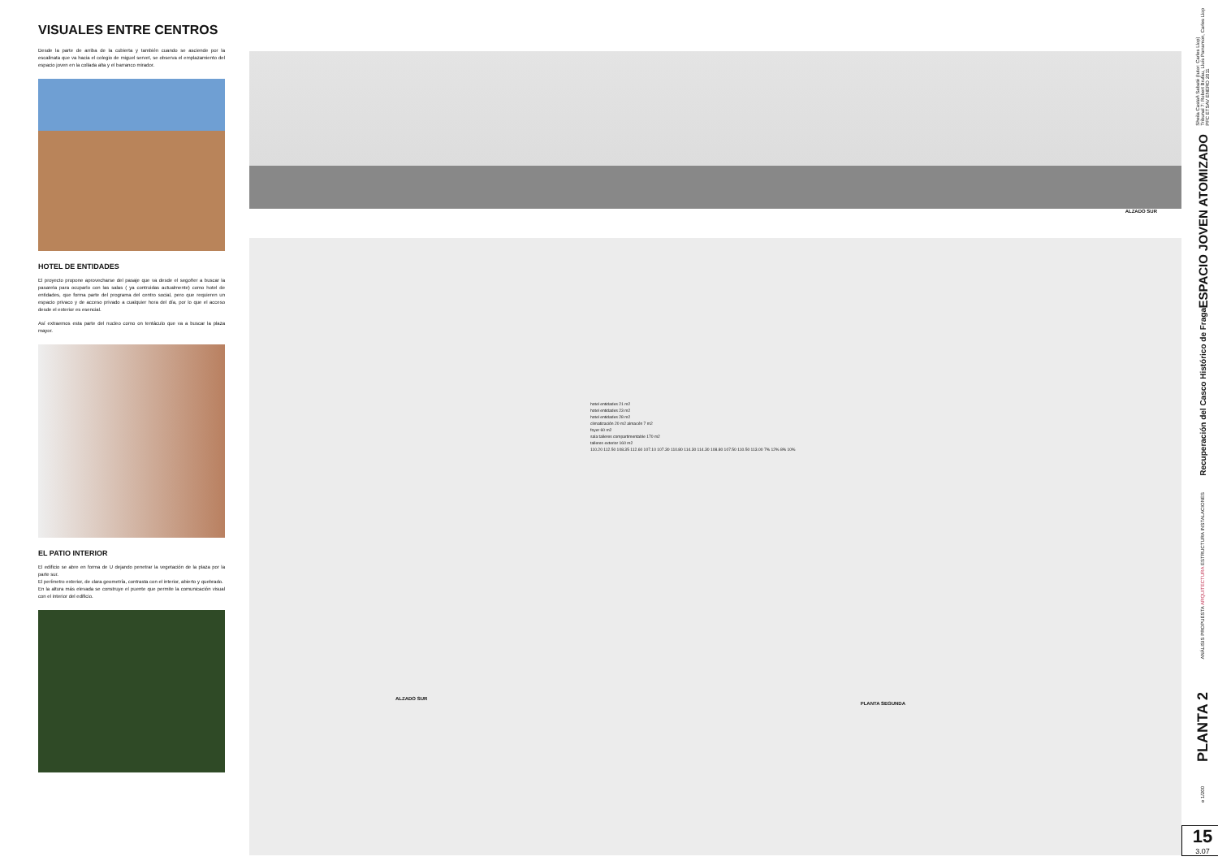VISUALES ENTRE CENTROS
Desde la parte de arriba de la cubierta y también cuando se asciende por la escalinata que va hacia el colegio de miguel servet, se observa el emplazamiento del espacio joven en la collada alta y el barranco mirador.
HOTEL DE ENTIDADES
El proyecto propone aprovecharse del pasaje que va desde el segoñer a buscar la pasarela para ocuparlo con las salas ( ya contruidas actualmente) como hotel de entidades, que forma parte del programa del centro social, pero que requieren un espacio privaco y de acceso privado a cualquier hora del día, por lo que el acceso desde el exterior es esencial.
Así extraemos esta parte del nucleo como on tentáculo que va a buscar la plaza mayor.
EL PATIO INTERIOR
El edificio se abre en forma de U dejando penetrar la vegetación de la plaza por la parte sur.
El perímetro exterior, de clara geometría, contrasta con el interior, abierto y quebrado.
En la altura más elevada se construye el puente que permite la comunicación visual con el interior del edificio.
ALZADO SUR
hotel entidades 21 m2
hotel entidades 23 m2
hotel entidades 28 m2
climatización 20 m2 almacén 7 m2
foyer 60 m2
sala talleres compartimentable 170 m2
talleres exterior 160 m2
110.20 112.50 108.35 112.60 107.10 107.30 110.80 114.30 114.30 108.80 107.50 110.50 113.00 7% 12% 8% 10%
ALZADO SUR
PLANTA SEGUNDA
Sheila Castañ Sabaté (tutor: Carles Llop)
Tribunal 7: Robert Brufau, Lluís Parramon, Carles Llop
PFC ETSAV ENERO 2011
ESPACIO JOVEN ATOMIZADO
Recuperación del Casco Histórico de Fraga
ANÁLISIS PROPUESTA ARQUITECTURA ESTRUCTURA INSTALACIONES
PLANTA 2
e 1/200
15
3.07